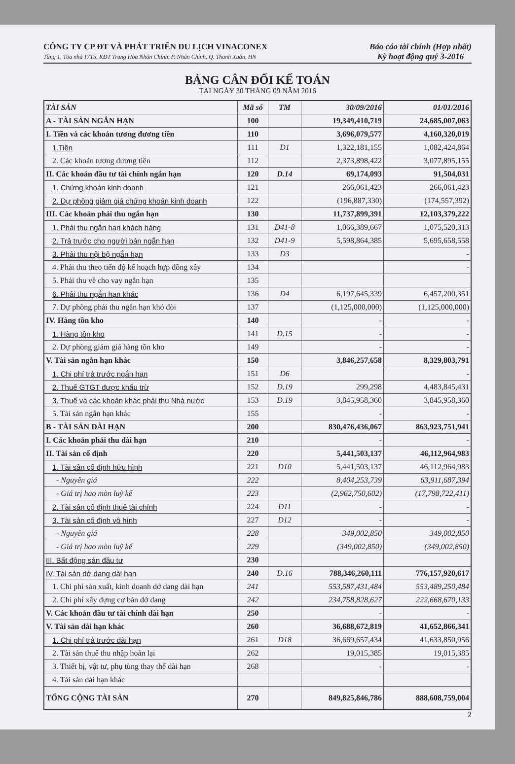CÔNG TY CP ĐT VÀ PHÁT TRIỂN DU LỊCH VINACONEX
Tầng 1, Tòa nhà 17T5, KĐT Trung Hòa Nhân Chính, P. Nhân Chính, Q. Thanh Xuân, HN
Báo cáo tài chính (Hợp nhất)
Kỳ hoạt động quý 3-2016
BẢNG CÂN ĐỐI KẾ TOÁN
TẠI NGÀY 30 THÁNG 09 NĂM 2016
| TÀI SẢN | Mã số | TM | 30/09/2016 | 01/01/2016 |
| --- | --- | --- | --- | --- |
| A - TÀI SẢN NGẮN HẠN | 100 | | 19,349,410,719 | 24,685,007,063 |
| I. Tiền và các khoản tương đương tiền | 110 | | 3,696,079,577 | 4,160,320,019 |
| 1.Tiền | 111 | D1 | 1,322,181,155 | 1,082,424,864 |
| 2. Các khoản tương đương tiền | 112 | | 2,373,898,422 | 3,077,895,155 |
| II. Các khoản đầu tư tài chính ngắn hạn | 120 | D.14 | 69,174,093 | 91,504,031 |
| 1. Chứng khoán kinh doanh | 121 | | 266,061,423 | 266,061,423 |
| 2. Dự phòng giảm giá chứng khoán kinh doanh | 122 | | (196,887,330) | (174,557,392) |
| III. Các khoản phải thu ngắn hạn | 130 | | 11,737,899,391 | 12,103,379,222 |
| 1. Phải thu ngắn hạn khách hàng | 131 | D41-8 | 1,066,389,667 | 1,075,520,313 |
| 2. Trả trước cho người bán ngắn hạn | 132 | D41-9 | 5,598,864,385 | 5,695,658,558 |
| 3. Phải thu nội bộ ngắn hạn | 133 | D3 | | - |
| 4. Phải thu theo tiến độ kế hoạch hợp đồng xây | 134 | | | - |
| 5. Phải thu về cho vay ngắn hạn | 135 | | | |
| 6. Phải thu ngắn hạn khác | 136 | D4 | 6,197,645,339 | 6,457,200,351 |
| 7. Dự phòng phải thu ngắn hạn khó đòi | 137 | | (1,125,000,000) | (1,125,000,000) |
| IV. Hàng tồn kho | 140 | | - | - |
| 1. Hàng tồn kho | 141 | D.15 | - | - |
| 2. Dự phòng giảm giá hàng tồn kho | 149 | | - | - |
| V. Tài sản ngắn hạn khác | 150 | | 3,846,257,658 | 8,329,803,791 |
| 1. Chi phí trả trước ngắn hạn | 151 | D6 | | - |
| 2. Thuế GTGT được khấu trừ | 152 | D.19 | 299,298 | 4,483,845,431 |
| 3. Thuế và các khoản khác phải thu Nhà nước | 153 | D.19 | 3,845,958,360 | 3,845,958,360 |
| 5. Tài sản ngắn hạn khác | 155 | | - | - |
| B - TÀI SẢN DÀI HẠN | 200 | | 830,476,436,067 | 863,923,751,941 |
| I. Các khoản phải thu dài hạn | 210 | | - | - |
| II. Tài sản cố định | 220 | | 5,441,503,137 | 46,112,964,983 |
| 1. Tài sản cố định hữu hình | 221 | D10 | 5,441,503,137 | 46,112,964,983 |
| - Nguyên giá | 222 | | 8,404,253,739 | 63,911,687,394 |
| - Giá trị hao mòn luỹ kế | 223 | | (2,962,750,602) | (17,798,722,411) |
| 2. Tài sản cố định thuê tài chính | 224 | D11 | - | - |
| 3. Tài sản cố định vô hình | 227 | D12 | - | - |
| - Nguyên giá | 228 | | 349,002,850 | 349,002,850 |
| - Giá trị hao mòn luỹ kế | 229 | | (349,002,850) | (349,002,850) |
| III. Bất động sản đầu tư | 230 | | | |
| IV. Tài sản dở dang dài hạn | 240 | D.16 | 788,346,260,111 | 776,157,920,617 |
| 1. Chi phí sản xuất, kinh doanh dở dang dài hạn | 241 | | 553,587,431,484 | 553,489,250,484 |
| 2. Chi phí xây dựng cơ bản dở dang | 242 | | 234,758,828,627 | 222,668,670,133 |
| V. Các khoản đầu tư tài chính dài hạn | 250 | | - | - |
| V. Tài sản dài hạn khác | 260 | | 36,688,672,819 | 41,652,866,341 |
| 1. Chi phí trả trước dài hạn | 261 | D18 | 36,669,657,434 | 41,633,850,956 |
| 2. Tài sản thuế thu nhập hoãn lại | 262 | | 19,015,385 | 19,015,385 |
| 3. Thiết bị, vật tư, phụ tùng thay thế dài hạn | 268 | | - | - |
| 4. Tài sản dài hạn khác | | | | |
| TỔNG CỘNG TÀI SẢN | 270 | | 849,825,846,786 | 888,608,759,004 |
2